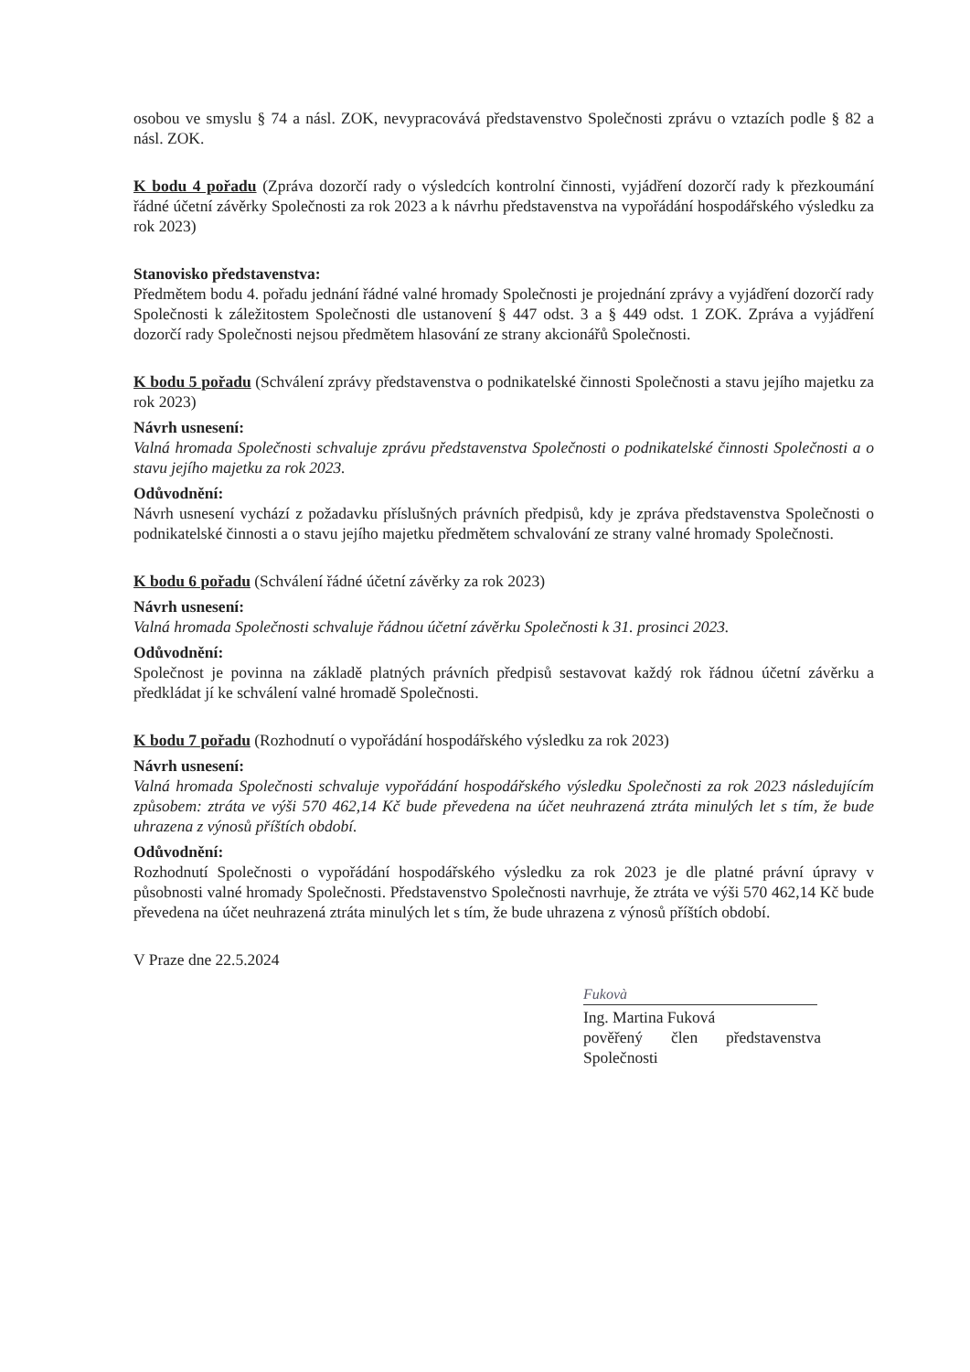osobou ve smyslu § 74 a násl. ZOK, nevypracovává představenstvo Společnosti zprávu o vztazích podle § 82 a násl. ZOK.
K bodu 4 pořadu (Zpráva dozorčí rady o výsledcích kontrolní činnosti, vyjádření dozorčí rady k přezkoumání řádné účetní závěrky Společnosti za rok 2023 a k návrhu představenstva na vypořádání hospodářského výsledku za rok 2023)
Stanovisko představenstva:
Předmětem bodu 4. pořadu jednání řádné valné hromady Společnosti je projednání zprávy a vyjádření dozorčí rady Společnosti k záležitostem Společnosti dle ustanovení § 447 odst. 3 a § 449 odst. 1 ZOK. Zpráva a vyjádření dozorčí rady Společnosti nejsou předmětem hlasování ze strany akcionářů Společnosti.
K bodu 5 pořadu (Schválení zprávy představenstva o podnikatelské činnosti Společnosti a stavu jejího majetku za rok 2023)
Návrh usnesení:
Valná hromada Společnosti schvaluje zprávu představenstva Společnosti o podnikatelské činnosti Společnosti a o stavu jejího majetku za rok 2023.
Odůvodnění:
Návrh usnesení vychází z požadavku příslušných právních předpisů, kdy je zpráva představenstva Společnosti o podnikatelské činnosti a o stavu jejího majetku předmětem schvalování ze strany valné hromady Společnosti.
K bodu 6 pořadu (Schválení řádné účetní závěrky za rok 2023)
Návrh usnesení:
Valná hromada Společnosti schvaluje řádnou účetní závěrku Společnosti k 31. prosinci 2023.
Odůvodnění:
Společnost je povinna na základě platných právních předpisů sestavovat každý rok řádnou účetní závěrku a předkládat jí ke schválení valné hromadě Společnosti.
K bodu 7 pořadu (Rozhodnutí o vypořádání hospodářského výsledku za rok 2023)
Návrh usnesení:
Valná hromada Společnosti schvaluje vypořádání hospodářského výsledku Společnosti za rok 2023 následujícím způsobem: ztráta ve výši 570 462,14 Kč bude převedena na účet neuhrazená ztráta minulých let s tím, že bude uhrazena z výnosů příštích období.
Odůvodnění:
Rozhodnutí Společnosti o vypořádání hospodářského výsledku za rok 2023 je dle platné právní úpravy v působnosti valné hromady Společnosti. Představenstvo Společnosti navrhuje, že ztráta ve výši 570 462,14 Kč bude převedena na účet neuhrazená ztráta minulých let s tím, že bude uhrazena z výnosů příštích období.
V Praze dne 22.5.2024
Fukovà
Ing. Martina Fuková
pověřený člen představenstva
Společnosti